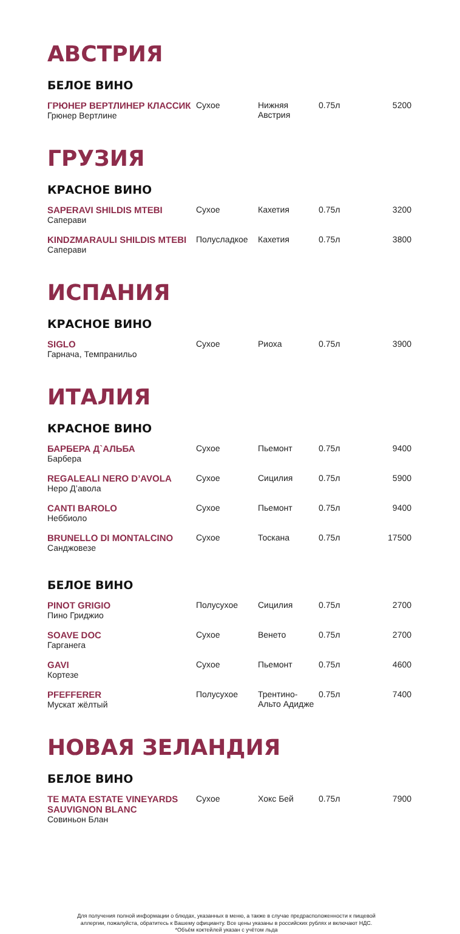АВСТРИЯ
БЕЛОЕ ВИНО
| ГРЮНЕР ВЕРТЛИНЕР КЛАССИК Грюнер Вертлине | Сухое | Нижняя Австрия | 0.75л | 5200 |
ГРУЗИЯ
КРАСНОЕ ВИНО
| SAPERAVI SHILDIS MTEBI Саперави | Сухое | Кахетия | 0.75л | 3200 |
| KINDZMARAULI SHILDIS MTEBI Саперави | Полусладкое | Кахетия | 0.75л | 3800 |
ИСПАНИЯ
КРАСНОЕ ВИНО
| SIGLO Гарнача, Темпранильо | Сухое | Риоха | 0.75л | 3900 |
ИТАЛИЯ
КРАСНОЕ ВИНО
| БАРБЕРА Д`АЛЬБА Барбера | Сухое | Пьемонт | 0.75л | 9400 |
| REGALEALI NERO D’AVOLA Неро Д’авола | Сухое | Сицилия | 0.75л | 5900 |
| CANTI BAROLO Неббиоло | Сухое | Пьемонт | 0.75л | 9400 |
| BRUNELLO DI MONTALCINO Санджовезе | Сухое | Тоскана | 0.75л | 17500 |
БЕЛОЕ ВИНО
| PINOT GRIGIO Пино Гриджио | Полусухое | Сицилия | 0.75л | 2700 |
| SOAVE DOC Гарганега | Сухое | Венето | 0.75л | 2700 |
| GAVI Кортезе | Сухое | Пьемонт | 0.75л | 4600 |
| PFEFFERER Мускат жёлтый | Полусухое | Трентино-Альто Адидже | 0.75л | 7400 |
НОВАЯ ЗЕЛАНДИЯ
БЕЛОЕ ВИНО
| TE MATA ESTATE VINEYARDS SAUVIGNON BLANC Совиньон Блан | Сухое | Хокс Бей | 0.75л | 7900 |
Для получения полной информации о блюдах, указанных в меню, а также в случае предрасположенности к пищевой
аллергии, пожалуйста, обратитесь к Вашему официанту. Все цены указаны в российских рублях и включают НДС.
*Объём коктейлей указан с учётом льда